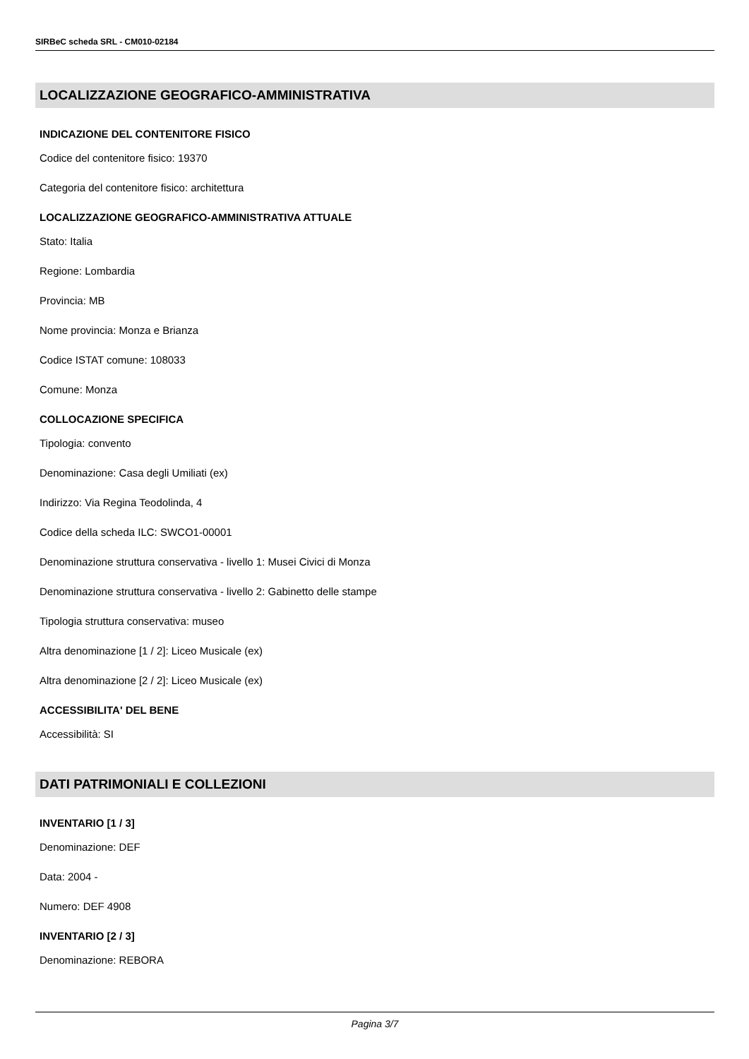SIRBeC scheda SRL - CM010-02184
LOCALIZZAZIONE GEOGRAFICO-AMMINISTRATIVA
INDICAZIONE DEL CONTENITORE FISICO
Codice del contenitore fisico: 19370
Categoria del contenitore fisico: architettura
LOCALIZZAZIONE GEOGRAFICO-AMMINISTRATIVA ATTUALE
Stato: Italia
Regione: Lombardia
Provincia: MB
Nome provincia: Monza e Brianza
Codice ISTAT comune: 108033
Comune: Monza
COLLOCAZIONE SPECIFICA
Tipologia: convento
Denominazione: Casa degli Umiliati (ex)
Indirizzo: Via Regina Teodolinda, 4
Codice della scheda ILC: SWCO1-00001
Denominazione struttura conservativa - livello 1: Musei Civici di Monza
Denominazione struttura conservativa - livello 2: Gabinetto delle stampe
Tipologia struttura conservativa: museo
Altra denominazione [1 / 2]: Liceo Musicale (ex)
Altra denominazione [2 / 2]: Liceo Musicale (ex)
ACCESSIBILITA' DEL BENE
Accessibilità: SI
DATI PATRIMONIALI E COLLEZIONI
INVENTARIO [1 / 3]
Denominazione: DEF
Data: 2004 -
Numero: DEF 4908
INVENTARIO [2 / 3]
Denominazione: REBORA
Pagina 3/7